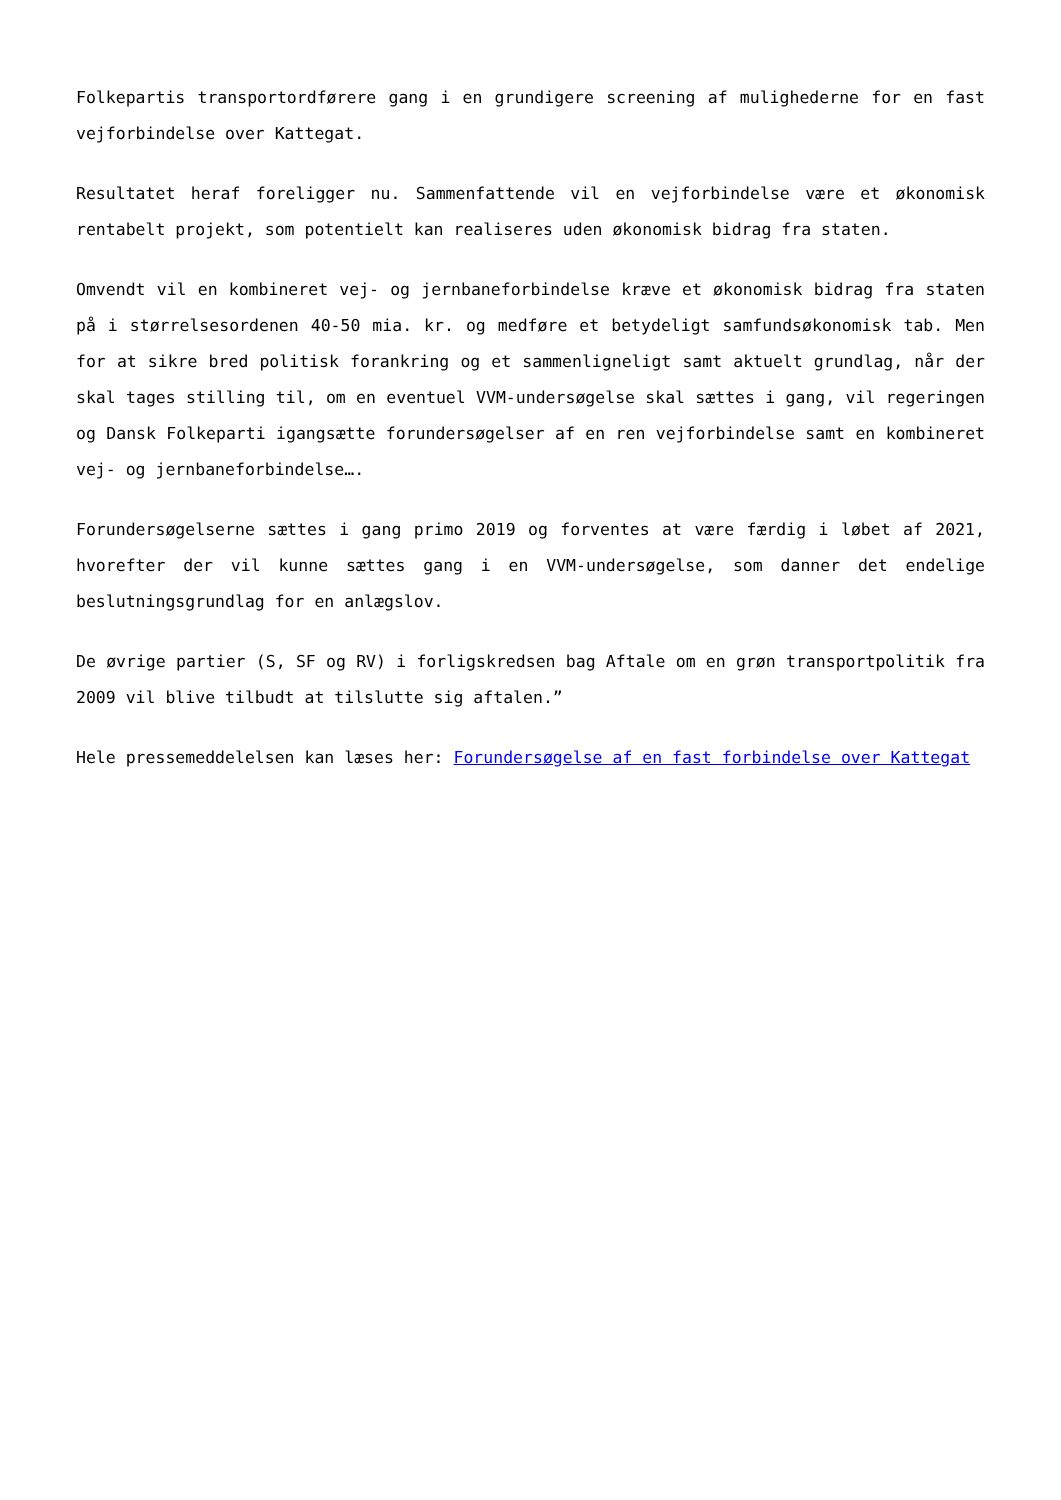Folkepartis transportordførere gang i en grundigere screening af mulighederne for en fast vejforbindelse over Kattegat.
Resultatet heraf foreligger nu. Sammenfattende vil en vejforbindelse være et økonomisk rentabelt projekt, som potentielt kan realiseres uden økonomisk bidrag fra staten.
Omvendt vil en kombineret vej- og jernbaneforbindelse kræve et økonomisk bidrag fra staten på i størrelsesordenen 40-50 mia. kr. og medføre et betydeligt samfundsøkonomisk tab. Men for at sikre bred politisk forankring og et sammenligneligt samt aktuelt grundlag, når der skal tages stilling til, om en eventuel VVM-undersøgelse skal sættes i gang, vil regeringen og Dansk Folkeparti igangsætte forundersøgelser af en ren vejforbindelse samt en kombineret vej- og jernbaneforbindelse….
Forundersøgelserne sættes i gang primo 2019 og forventes at være færdig i løbet af 2021, hvorefter der vil kunne sættes gang i en VVM-undersøgelse, som danner det endelige beslutningsgrundlag for en anlægslov.
De øvrige partier (S, SF og RV) i forligskredsen bag Aftale om en grøn transportpolitik fra 2009 vil blive tilbudt at tilslutte sig aftalen.”
Hele pressemeddelelsen kan læses her: Forundersøgelse af en fast forbindelse over Kattegat